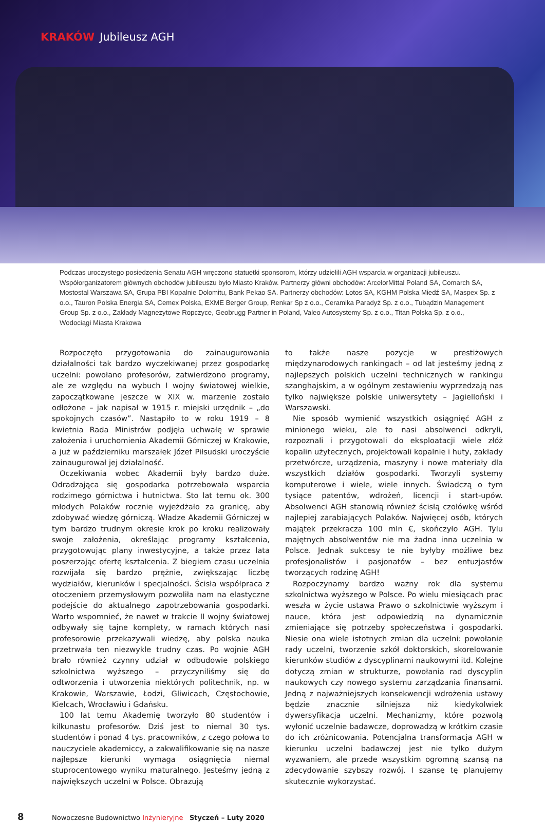KRAKÓW Jubileusz AGH
Podczas uroczystego posiedzenia Senatu AGH wręczono statuetki sponsorom, którzy udzielili AGH wsparcia w organizacji jubileuszu. Współorganizatorem głównych obchodów jubileuszu było Miasto Kraków. Partnerzy główni obchodów: ArcelorMittal Poland SA, Comarch SA, Mostostal Warszawa SA, Grupa PBI Kopalnie Dolomitu, Bank Pekao SA. Partnerzy obchodów: Lotos SA, KGHM Polska Miedź SA, Maspex Sp. z o.o., Tauron Polska Energia SA, Cemex Polska, EXME Berger Group, Renkar Sp z o.o., Ceramika Paradyż Sp. z o.o., Tubądzin Management Group Sp. z o.o., Zakłady Magnezytowe Ropczyce, Geobrugg Partner in Poland, Valeo Autosystemy Sp. z o.o., Titan Polska Sp. z o.o., Wodociągi Miasta Krakowa
Rozpoczęto przygotowania do zainaugurowania działalności tak bardzo wyczekiwanej przez gospodarkę uczelni: powołano profesorów, zatwierdzono programy, ale ze względu na wybuch I wojny światowej wielkie, zapoczątkowane jeszcze w XIX w. marzenie zostało odłożone – jak napisał w 1915 r. miejski urzędnik – „do spokojnych czasów”. Nastąpiło to w roku 1919 – 8 kwietnia Rada Ministrów podjęła uchwałę w sprawie założenia i uruchomienia Akademii Górniczej w Krakowie, a już w październiku marszałek Józef Piłsudski uroczyście zainaugurował jej działalność.
Oczekiwania wobec Akademii były bardzo duże. Odradzająca się gospodarka potrzebowała wsparcia rodzimego górnictwa i hutnictwa. Sto lat temu ok. 300 młodych Polaków rocznie wyjeżdżało za granicę, aby zdobywać wiedzę górniczą. Władze Akademii Górniczej w tym bardzo trudnym okresie krok po kroku realizowały swoje założenia, określając programy kształcenia, przygotowując plany inwestycyjne, a także przez lata poszerzając ofertę kształcenia. Z biegiem czasu uczelnia rozwijała się bardzo prężnie, zwiększając liczbę wydziałów, kierunków i specjalności. Ścisła współpraca z otoczeniem przemysłowym pozwoliła nam na elastyczne podejście do aktualnego zapotrzebowania gospodarki. Warto wspomnieć, że nawet w trakcie II wojny światowej odbywały się tajne komplety, w ramach których nasi profesorowie przekazywali wiedzę, aby polska nauka przetrwała ten niezwykle trudny czas. Po wojnie AGH brało również czynny udział w odbudowie polskiego szkolnictwa wyższego – przyczyniliśmy się do odtworzenia i utworzenia niektórych politechnik, np. w Krakowie, Warszawie, Łodzi, Gliwicach, Częstochowie, Kielcach, Wrocławiu i Gdańsku.
100 lat temu Akademię tworzyło 80 studentów i kilkunastu profesorów. Dziś jest to niemal 30 tys. studentów i ponad 4 tys. pracowników, z czego połowa to nauczyciele akademiccy, a zakwalifikowanie się na nasze najlepsze kierunki wymaga osiągnięcia niemal stuprocentowego wyniku maturalnego. Jesteśmy jedną z największych uczelni w Polsce. Obrazują
to także nasze pozycje w prestiżowych międzynarodowych rankingach – od lat jesteśmy jedną z najlepszych polskich uczelni technicznych w rankingu szanghajskim, a w ogólnym zestawieniu wyprzedzają nas tylko największe polskie uniwersytety – Jagielloński i Warszawski.
Nie sposób wymienić wszystkich osiągnięć AGH z minionego wieku, ale to nasi absolwenci odkryli, rozpoznali i przygotowali do eksploatacji wiele złóż kopalin użytecznych, projektowali kopalnie i huty, zakłady przetwórcze, urządzenia, maszyny i nowe materiały dla wszystkich działów gospodarki. Tworzyli systemy komputerowe i wiele, wiele innych. Świadczą o tym tysiące patentów, wdrożeń, licencji i start-upów. Absolwenci AGH stanowią również ścisłą czołówkę wśród najlepiej zarabiających Polaków. Najwięcej osób, których majątek przekracza 100 mln €, skończyło AGH. Tylu majętnych absolwentów nie ma żadna inna uczelnia w Polsce. Jednak sukcesy te nie byłyby możliwe bez profesjonalistów i pasjonatów – bez entuzjastów tworzących rodzinę AGH!
Rozpoczynamy bardzo ważny rok dla systemu szkolnictwa wyższego w Polsce. Po wielu miesiącach prac weszła w życie ustawa Prawo o szkolnictwie wyższym i nauce, która jest odpowiedzią na dynamicznie zmieniające się potrzeby społeczeństwa i gospodarki. Niesie ona wiele istotnych zmian dla uczelni: powołanie rady uczelni, tworzenie szkół doktorskich, skorelowanie kierunków studiów z dyscyplinami naukowymi itd. Kolejne dotyczą zmian w strukturze, powołania rad dyscyplin naukowych czy nowego systemu zarządzania finansami. Jedną z najważniejszych konsekwencji wdrożenia ustawy będzie znacznie silniejsza niż kiedykolwiek dywersyfikacja uczelni. Mechanizmy, które pozwolą wyłonić uczelnie badawcze, doprowadzą w krótkim czasie do ich zróżnicowania. Potencjalna transformacja AGH w kierunku uczelni badawczej jest nie tylko dużym wyzwaniem, ale przede wszystkim ogromną szansą na zdecydowanie szybszy rozwój. I szansę tę planujemy skutecznie wykorzystać.
8 Nowoczesne Budownictwo Inżynieryjne Styczeń – Luty 2020